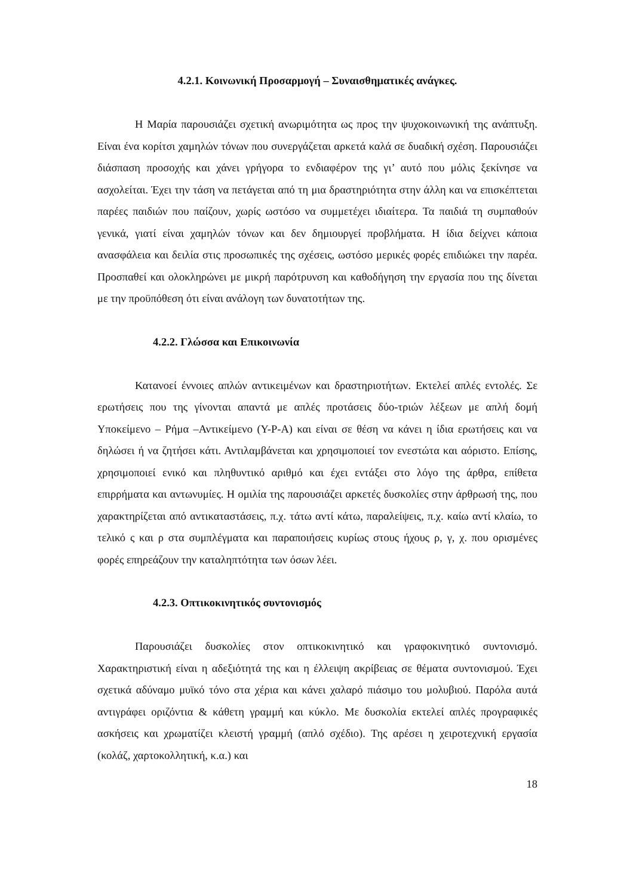4.2.1. Κοινωνική Προσαρμογή – Συναισθηματικές ανάγκες.
Η Μαρία παρουσιάζει σχετική ανωριμότητα ως προς την ψυχοκοινωνική της ανάπτυξη. Είναι ένα κορίτσι χαμηλών τόνων που συνεργάζεται αρκετά καλά σε δυαδική σχέση. Παρουσιάζει διάσπαση προσοχής και χάνει γρήγορα το ενδιαφέρον της γι’ αυτό που μόλις ξεκίνησε να ασχολείται. Έχει την τάση να πετάγεται από τη μια δραστηριότητα στην άλλη και να επισκέπτεται παρέες παιδιών που παίζουν, χωρίς ωστόσο να συμμετέχει ιδιαίτερα. Τα παιδιά τη συμπαθούν γενικά, γιατί είναι χαμηλών τόνων και δεν δημιουργεί προβλήματα. Η ίδια δείχνει κάποια ανασφάλεια και δειλία στις προσωπικές της σχέσεις, ωστόσο μερικές φορές επιδιώκει την παρέα. Προσπαθεί και ολοκληρώνει με μικρή παρότρυνση και καθοδήγηση την εργασία που της δίνεται με την προϋπόθεση ότι είναι ανάλογη των δυνατοτήτων της.
4.2.2. Γλώσσα και Επικοινωνία
Κατανοεί έννοιες απλών αντικειμένων και δραστηριοτήτων. Εκτελεί απλές εντολές. Σε ερωτήσεις που της γίνονται απαντά με απλές προτάσεις δύο-τριών λέξεων με απλή δομή Υποκείμενο – Ρήμα –Αντικείμενο (Υ-Ρ-Α) και είναι σε θέση να κάνει η ίδια ερωτήσεις και να δηλώσει ή να ζητήσει κάτι. Αντιλαμβάνεται και χρησιμοποιεί τον ενεστώτα και αόριστο. Επίσης, χρησιμοποιεί ενικό και πληθυντικό αριθμό και έχει εντάξει στο λόγο της άρθρα, επίθετα επιρρήματα και αντωνυμίες. Η ομιλία της παρουσιάζει αρκετές δυσκολίες στην άρθρωσή της, που χαρακτηρίζεται από αντικαταστάσεις, π.χ. τάτω αντί κάτω, παραλείψεις, π.χ. καίω αντί κλαίω, το τελικό ς και ρ στα συμπλέγματα και παραποιήσεις κυρίως στους ήχους ρ, γ, χ. που ορισμένες φορές επηρεάζουν την καταληπτότητα των όσων λέει.
4.2.3. Οπτικοκινητικός συντονισμός
Παρουσιάζει δυσκολίες στον οπτικοκινητικό και γραφοκινητικό συντονισμό. Χαρακτηριστική είναι η αδεξιότητά της και η έλλειψη ακρίβειας σε θέματα συντονισμού. Έχει σχετικά αδύναμο μυϊκό τόνο στα χέρια και κάνει χαλαρό πιάσιμο του μολυβιού. Παρόλα αυτά αντιγράφει οριζόντια & κάθετη γραμμή και κύκλο. Με δυσκολία εκτελεί απλές προγραφικές ασκήσεις και χρωματίζει κλειστή γραμμή (απλό σχέδιο). Της αρέσει η χειροτεχνική εργασία (κολάζ, χαρτοκολλητική, κ.α.) και
18